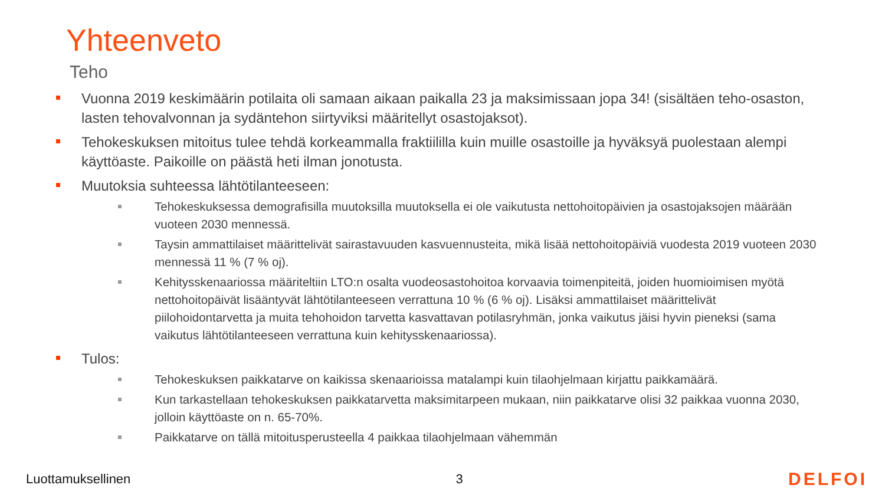Yhteenveto
Teho
Vuonna 2019 keskimäärin potilaita oli samaan aikaan paikalla 23 ja maksimissaan jopa 34! (sisältäen teho-osaston, lasten tehovalvonnan ja sydäntehon siirtyviksi määritellyt osastojaksot).
Tehokeskuksen mitoitus tulee tehdä korkeammalla fraktiililla kuin muille osastoille ja hyväksyä puolestaan alempi käyttöaste. Paikoille on päästä heti ilman jonotusta.
Muutoksia suhteessa lähtötilanteeseen:
Tehokeskuksessa demografisilla muutoksilla muutoksella ei ole vaikutusta nettohoitopäivien ja osastojaksojen määrään vuoteen 2030 mennessä.
Taysin ammattilaiset määrittelivät sairastavuuden kasvuennusteita, mikä lisää nettohoitopäiviä vuodesta 2019 vuoteen 2030 mennessä 11 % (7 % oj).
Kehitysskenaariossa määriteltiin LTO:n osalta vuodeosastohoitoa korvaavia toimenpiteitä, joiden huomioimisen myötä nettohoitopäivät lisääntyvät lähtötilanteeseen verrattuna 10 % (6 % oj). Lisäksi ammattilaiset määrittelivät piilohoidontarvetta ja muita tehohoidon tarvetta kasvattavan potilasryhmän, jonka vaikutus jäisi hyvin pieneksi (sama vaikutus lähtötilanteeseen verrattuna kuin kehitysskenaariossa).
Tulos:
Tehokeskuksen paikkatarve on kaikissa skenaarioissa matalampi kuin tilaohjelmaan kirjattu paikkamäärä.
Kun tarkastellaan tehokeskuksen paikkatarvetta maksimitarpeen mukaan, niin paikkatarve olisi 32 paikkaa vuonna 2030, jolloin käyttöaste on n. 65-70%.
Paikkatarve on tällä mitoitusperusteella 4 paikkaa tilaohjelmaan vähemmän
Luottamuksellinen 3 DELFOI